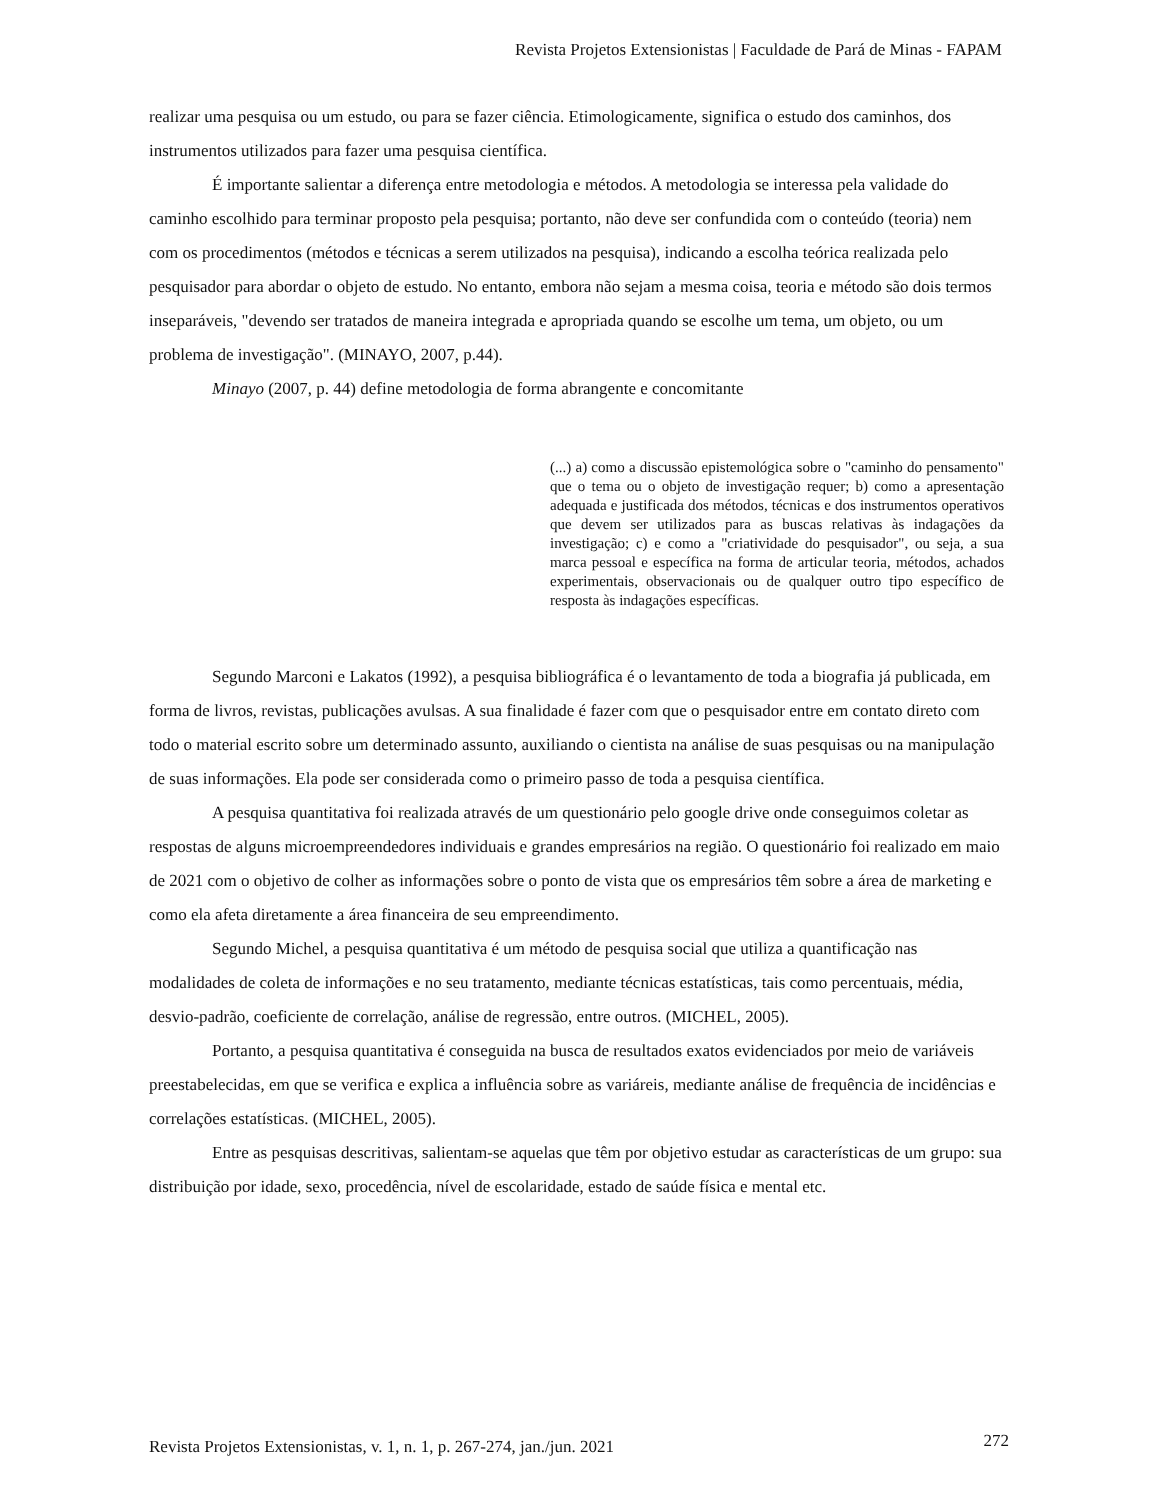Revista Projetos Extensionistas | Faculdade de Pará de Minas - FAPAM
realizar uma pesquisa ou um estudo, ou para se fazer ciência. Etimologicamente, significa o estudo dos caminhos, dos instrumentos utilizados para fazer uma pesquisa científica.
É importante salientar a diferença entre metodologia e métodos. A metodologia se interessa pela validade do caminho escolhido para terminar proposto pela pesquisa; portanto, não deve ser confundida com o conteúdo (teoria) nem com os procedimentos (métodos e técnicas a serem utilizados na pesquisa), indicando a escolha teórica realizada pelo pesquisador para abordar o objeto de estudo. No entanto, embora não sejam a mesma coisa, teoria e método são dois termos inseparáveis, "devendo ser tratados de maneira integrada e apropriada quando se escolhe um tema, um objeto, ou um problema de investigação". (MINAYO, 2007, p.44).
Minayo (2007, p. 44) define metodologia de forma abrangente e concomitante
(...) a) como a discussão epistemológica sobre o "caminho do pensamento" que o tema ou o objeto de investigação requer; b) como a apresentação adequada e justificada dos métodos, técnicas e dos instrumentos operativos que devem ser utilizados para as buscas relativas às indagações da investigação; c) e como a "criatividade do pesquisador", ou seja, a sua marca pessoal e específica na forma de articular teoria, métodos, achados experimentais, observacionais ou de qualquer outro tipo específico de resposta às indagações específicas.
Segundo Marconi e Lakatos (1992), a pesquisa bibliográfica é o levantamento de toda a biografia já publicada, em forma de livros, revistas, publicações avulsas. A sua finalidade é fazer com que o pesquisador entre em contato direto com todo o material escrito sobre um determinado assunto, auxiliando o cientista na análise de suas pesquisas ou na manipulação de suas informações. Ela pode ser considerada como o primeiro passo de toda a pesquisa científica.
A pesquisa quantitativa foi realizada através de um questionário pelo google drive onde conseguimos coletar as respostas de alguns microempreendedores individuais e grandes empresários na região. O questionário foi realizado em maio de 2021 com o objetivo de colher as informações sobre o ponto de vista que os empresários têm sobre a área de marketing e como ela afeta diretamente a área financeira de seu empreendimento.
Segundo Michel, a pesquisa quantitativa é um método de pesquisa social que utiliza a quantificação nas modalidades de coleta de informações e no seu tratamento, mediante técnicas estatísticas, tais como percentuais, média, desvio-padrão, coeficiente de correlação, análise de regressão, entre outros. (MICHEL, 2005).
Portanto, a pesquisa quantitativa é conseguida na busca de resultados exatos evidenciados por meio de variáveis preestabelecidas, em que se verifica e explica a influência sobre as variáreis, mediante análise de frequência de incidências e correlações estatísticas. (MICHEL, 2005).
Entre as pesquisas descritivas, salientam-se aquelas que têm por objetivo estudar as características de um grupo: sua distribuição por idade, sexo, procedência, nível de escolaridade, estado de saúde física e mental etc.
Revista Projetos Extensionistas, v. 1, n. 1, p. 267-274, jan./jun. 2021 272